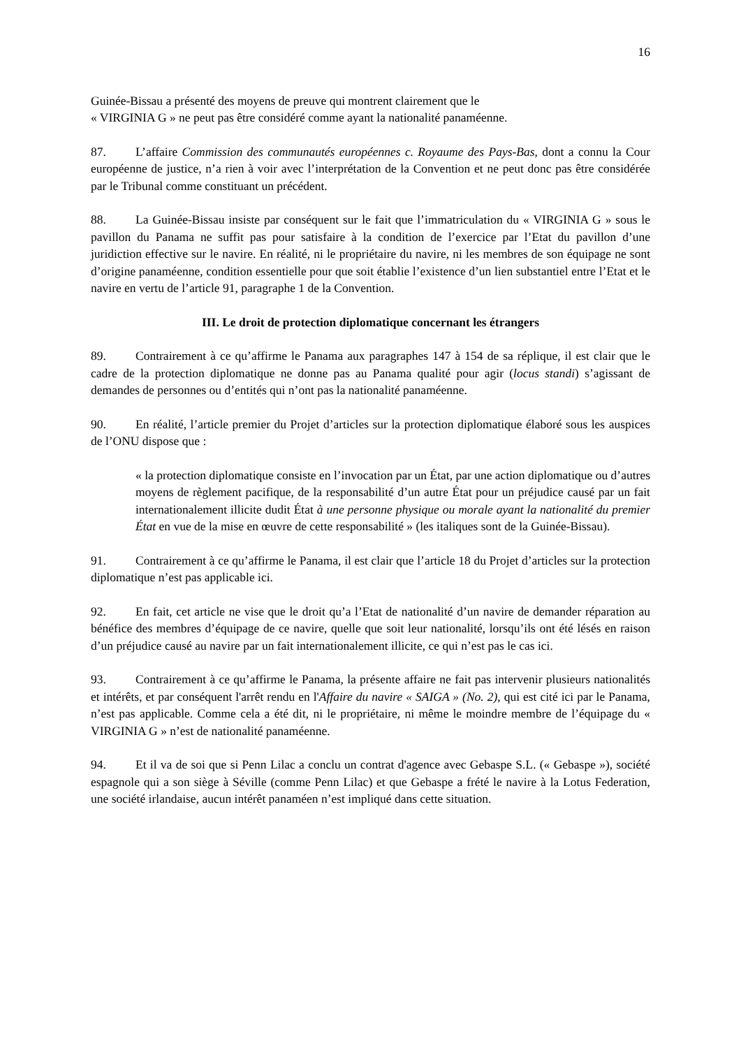16
Guinée-Bissau a présenté des moyens de preuve qui montrent clairement que le
« VIRGINIA G » ne peut pas être considéré comme ayant la nationalité panaméenne.
87. L’affaire Commission des communautés européennes c. Royaume des Pays-Bas, dont a connu la Cour européenne de justice, n’a rien à voir avec l’interprétation de la Convention et ne peut donc pas être considérée par le Tribunal comme constituant un précédent.
88. La Guinée-Bissau insiste par conséquent sur le fait que l’immatriculation du « VIRGINIA G » sous le pavillon du Panama ne suffit pas pour satisfaire à la condition de l’exercice par l’Etat du pavillon d’une juridiction effective sur le navire. En réalité, ni le propriétaire du navire, ni les membres de son équipage ne sont d’origine panaméenne, condition essentielle pour que soit établie l’existence d’un lien substantiel entre l’Etat et le navire en vertu de l’article 91, paragraphe 1 de la Convention.
III. Le droit de protection diplomatique concernant les étrangers
89. Contrairement à ce qu’affirme le Panama aux paragraphes 147 à 154 de sa réplique, il est clair que le cadre de la protection diplomatique ne donne pas au Panama qualité pour agir (locus standi) s’agissant de demandes de personnes ou d’entités qui n’ont pas la nationalité panaméenne.
90. En réalité, l’article premier du Projet d’articles sur la protection diplomatique élaboré sous les auspices de l’ONU dispose que :
« la protection diplomatique consiste en l’invocation par un État, par une action diplomatique ou d’autres moyens de règlement pacifique, de la responsabilité d’un autre État pour un préjudice causé par un fait internationalement illicite dudit État à une personne physique ou morale ayant la nationalité du premier État en vue de la mise en œuvre de cette responsabilité » (les italiques sont de la Guinée-Bissau).
91. Contrairement à ce qu’affirme le Panama, il est clair que l’article 18 du Projet d’articles sur la protection diplomatique n’est pas applicable ici.
92. En fait, cet article ne vise que le droit qu’a l’Etat de nationalité d’un navire de demander réparation au bénéfice des membres d’équipage de ce navire, quelle que soit leur nationalité, lorsqu’ils ont été lésés en raison d’un préjudice causé au navire par un fait internationalement illicite, ce qui n’est pas le cas ici.
93. Contrairement à ce qu’affirme le Panama, la présente affaire ne fait pas intervenir plusieurs nationalités et intérêts, et par conséquent l'arrêt rendu en l'Affaire du navire « SAIGA » (No. 2), qui est cité ici par le Panama, n’est pas applicable. Comme cela a été dit, ni le propriétaire, ni même le moindre membre de l’équipage du « VIRGINIA G » n’est de nationalité panaméenne.
94. Et il va de soi que si Penn Lilac a conclu un contrat d'agence avec Gebaspe S.L. (« Gebaspe »), société espagnole qui a son siège à Séville (comme Penn Lilac) et que Gebaspe a frété le navire à la Lotus Federation, une société irlandaise, aucun intérêt panaméen n’est impliqué dans cette situation.